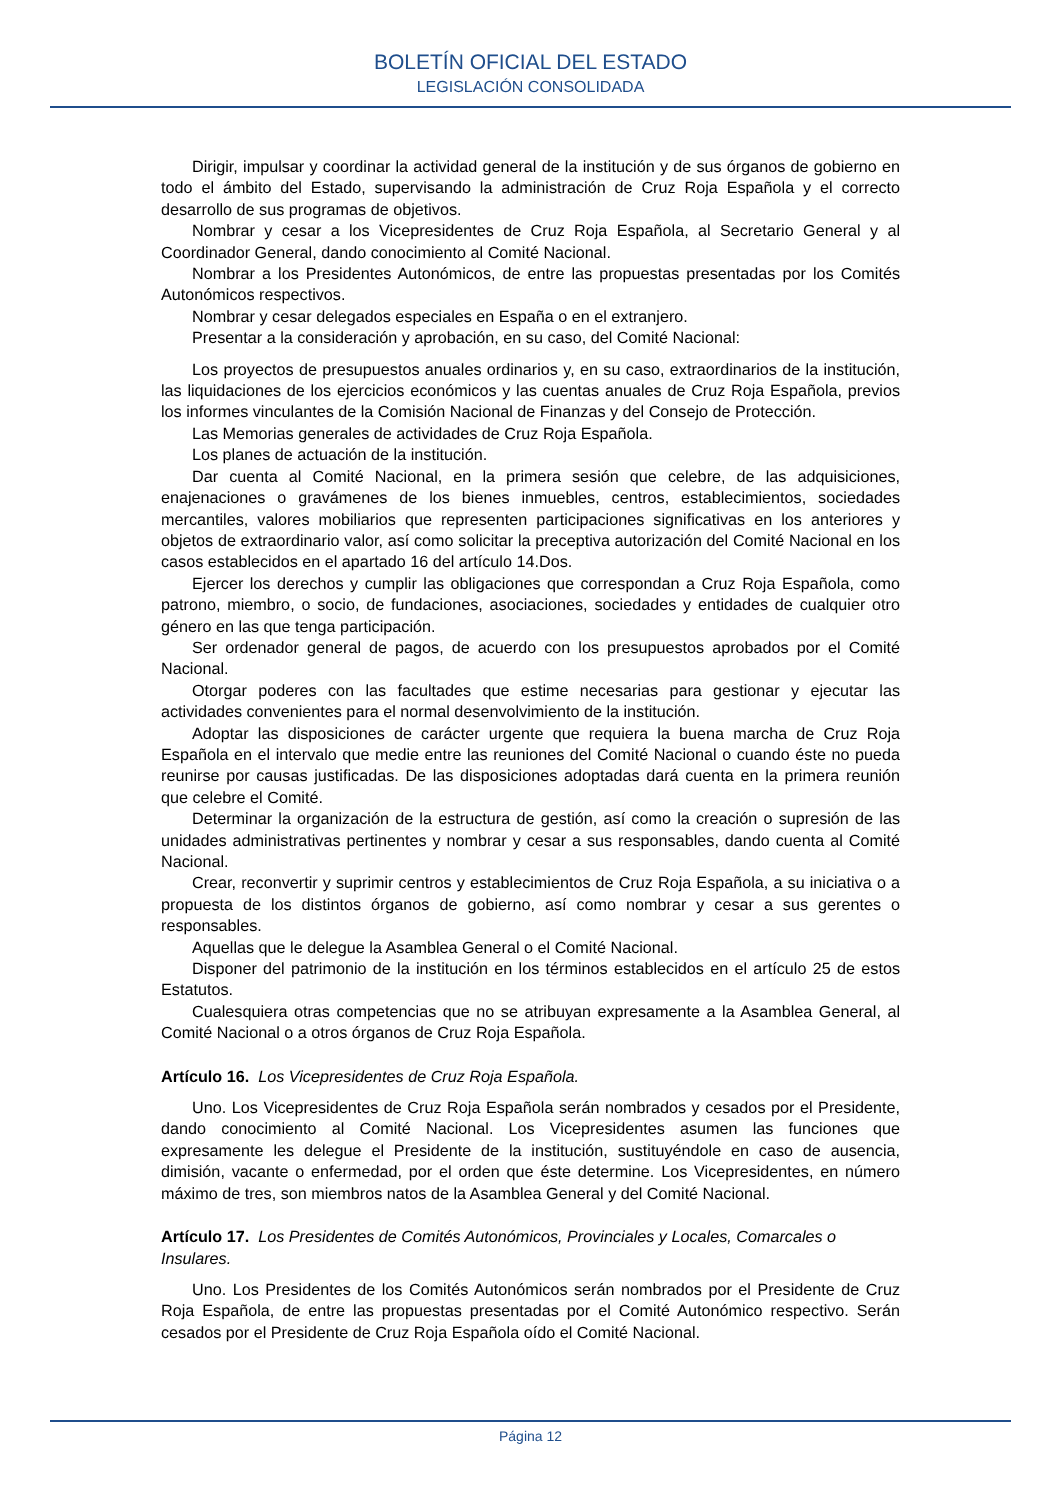BOLETÍN OFICIAL DEL ESTADO
LEGISLACIÓN CONSOLIDADA
Dirigir, impulsar y coordinar la actividad general de la institución y de sus órganos de gobierno en todo el ámbito del Estado, supervisando la administración de Cruz Roja Española y el correcto desarrollo de sus programas de objetivos.
Nombrar y cesar a los Vicepresidentes de Cruz Roja Española, al Secretario General y al Coordinador General, dando conocimiento al Comité Nacional.
Nombrar a los Presidentes Autonómicos, de entre las propuestas presentadas por los Comités Autonómicos respectivos.
Nombrar y cesar delegados especiales en España o en el extranjero.
Presentar a la consideración y aprobación, en su caso, del Comité Nacional:
Los proyectos de presupuestos anuales ordinarios y, en su caso, extraordinarios de la institución, las liquidaciones de los ejercicios económicos y las cuentas anuales de Cruz Roja Española, previos los informes vinculantes de la Comisión Nacional de Finanzas y del Consejo de Protección.
Las Memorias generales de actividades de Cruz Roja Española.
Los planes de actuación de la institución.
Dar cuenta al Comité Nacional, en la primera sesión que celebre, de las adquisiciones, enajenaciones o gravámenes de los bienes inmuebles, centros, establecimientos, sociedades mercantiles, valores mobiliarios que representen participaciones significativas en los anteriores y objetos de extraordinario valor, así como solicitar la preceptiva autorización del Comité Nacional en los casos establecidos en el apartado 16 del artículo 14.Dos.
Ejercer los derechos y cumplir las obligaciones que correspondan a Cruz Roja Española, como patrono, miembro, o socio, de fundaciones, asociaciones, sociedades y entidades de cualquier otro género en las que tenga participación.
Ser ordenador general de pagos, de acuerdo con los presupuestos aprobados por el Comité Nacional.
Otorgar poderes con las facultades que estime necesarias para gestionar y ejecutar las actividades convenientes para el normal desenvolvimiento de la institución.
Adoptar las disposiciones de carácter urgente que requiera la buena marcha de Cruz Roja Española en el intervalo que medie entre las reuniones del Comité Nacional o cuando éste no pueda reunirse por causas justificadas. De las disposiciones adoptadas dará cuenta en la primera reunión que celebre el Comité.
Determinar la organización de la estructura de gestión, así como la creación o supresión de las unidades administrativas pertinentes y nombrar y cesar a sus responsables, dando cuenta al Comité Nacional.
Crear, reconvertir y suprimir centros y establecimientos de Cruz Roja Española, a su iniciativa o a propuesta de los distintos órganos de gobierno, así como nombrar y cesar a sus gerentes o responsables.
Aquellas que le delegue la Asamblea General o el Comité Nacional.
Disponer del patrimonio de la institución en los términos establecidos en el artículo 25 de estos Estatutos.
Cualesquiera otras competencias que no se atribuyan expresamente a la Asamblea General, al Comité Nacional o a otros órganos de Cruz Roja Española.
Artículo 16. Los Vicepresidentes de Cruz Roja Española.
Uno. Los Vicepresidentes de Cruz Roja Española serán nombrados y cesados por el Presidente, dando conocimiento al Comité Nacional. Los Vicepresidentes asumen las funciones que expresamente les delegue el Presidente de la institución, sustituyéndole en caso de ausencia, dimisión, vacante o enfermedad, por el orden que éste determine. Los Vicepresidentes, en número máximo de tres, son miembros natos de la Asamblea General y del Comité Nacional.
Artículo 17. Los Presidentes de Comités Autonómicos, Provinciales y Locales, Comarcales o Insulares.
Uno. Los Presidentes de los Comités Autonómicos serán nombrados por el Presidente de Cruz Roja Española, de entre las propuestas presentadas por el Comité Autonómico respectivo. Serán cesados por el Presidente de Cruz Roja Española oído el Comité Nacional.
Página 12